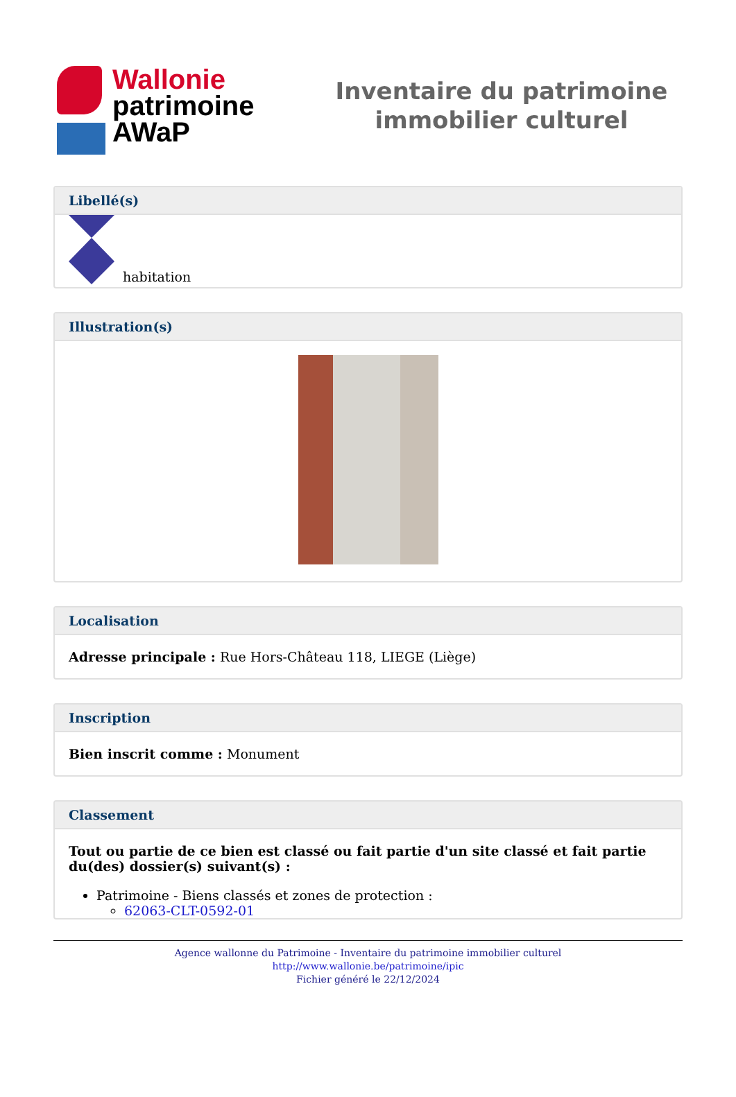Wallonie
patrimoine
AWaP
Inventaire du patrimoine
immobilier culturel
Libellé(s)
habitation
Illustration(s)
Localisation
Adresse principale : Rue Hors-Château 118, LIEGE (Liège)
Inscription
Bien inscrit comme : Monument
Classement
Tout ou partie de ce bien est classé ou fait partie d'un site classé et fait partie du(des) dossier(s) suivant(s) :
Patrimoine - Biens classés et zones de protection :
62063-CLT-0592-01
Agence wallonne du Patrimoine - Inventaire du patrimoine immobilier culturel
http://www.wallonie.be/patrimoine/ipic
Fichier généré le 22/12/2024